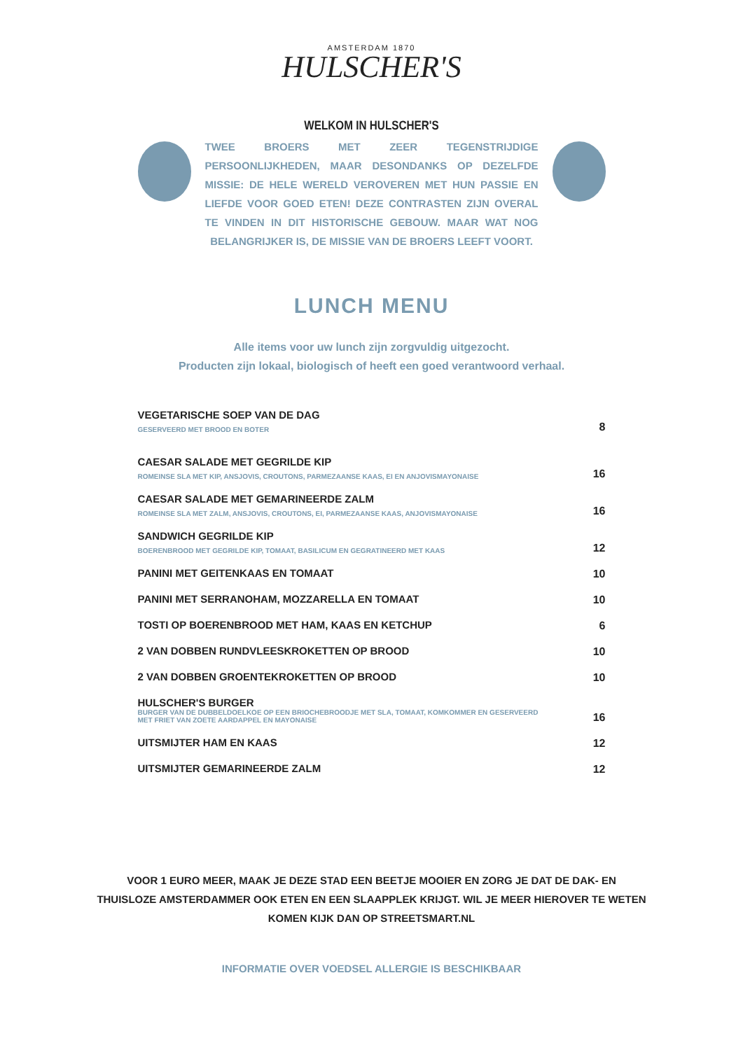AMSTERDAM 1870
HULSCHER'S
WELKOM IN HULSCHER'S
TWEE BROERS MET ZEER TEGENSTRIJDIGE PERSOONLIJKHEDEN, MAAR DESONDANKS OP DEZELFDE MISSIE: DE HELE WERELD VEROVEREN MET HUN PASSIE EN LIEFDE VOOR GOED ETEN! DEZE CONTRASTEN ZIJN OVERAL TE VINDEN IN DIT HISTORISCHE GEBOUW. MAAR WAT NOG BELANGRIJKER IS, DE MISSIE VAN DE BROERS LEEFT VOORT.
LUNCH MENU
Alle items voor uw lunch zijn zorgvuldig uitgezocht.
Producten zijn lokaal, biologisch of heeft een goed verantwoord verhaal.
| VEGETARISCHE SOEP VAN DE DAG | |
| GESERVEERD MET BROOD EN BOTER | 8 |
| CAESAR SALADE MET GEGRILDE KIP | |
| ROMEINSE SLA MET KIP, ANSJOVIS, CROUTONS, PARMEZAANSE KAAS, EI EN ANJOVISMAYONAISE | 16 |
| CAESAR SALADE MET GEMARINEERDE ZALM | |
| ROMEINSE SLA MET ZALM, ANSJOVIS, CROUTONS, EI, PARMEZAANSE KAAS, ANJOVISMAYONAISE | 16 |
| SANDWICH GEGRILDE KIP | |
| BOERENBROOD MET GEGRILDE KIP, TOMAAT, BASILICUM EN GEGRATINEERD MET KAAS | 12 |
| PANINI MET GEITENKAAS EN TOMAAT | 10 |
| PANINI MET SERRANOHAM, MOZZARELLA EN TOMAAT | 10 |
| TOSTI OP BOERENBROOD MET HAM, KAAS EN KETCHUP | 6 |
| 2 VAN DOBBEN RUNDVLEESKROKETTEN OP BROOD | 10 |
| 2 VAN DOBBEN GROENTEKROKETTEN OP BROOD | 10 |
| HULSCHER'S BURGER | |
| BURGER VAN DE DUBBELDOELKOE OP EEN BRIOCHEBROODJE MET SLA, TOMAAT, KOMKOMMER EN GESERVEERD MET FRIET VAN ZOETE AARDAPPEL EN MAYONAISE | 16 |
| UITSMIJTER HAM EN KAAS | 12 |
| UITSMIJTER GEMARINEERDE ZALM | 12 |
VOOR 1 EURO MEER, MAAK JE DEZE STAD EEN BEETJE MOOIER EN ZORG JE DAT DE DAK- EN
THUISLOZE AMSTERDAMMER OOK ETEN EN EEN SLAAPPLEK KRIJGT. WIL JE MEER HIEROVER TE WETEN
KOMEN KIJK DAN OP STREETSMART.NL
INFORMATIE OVER VOEDSEL ALLERGIE IS BESCHIKBAAR